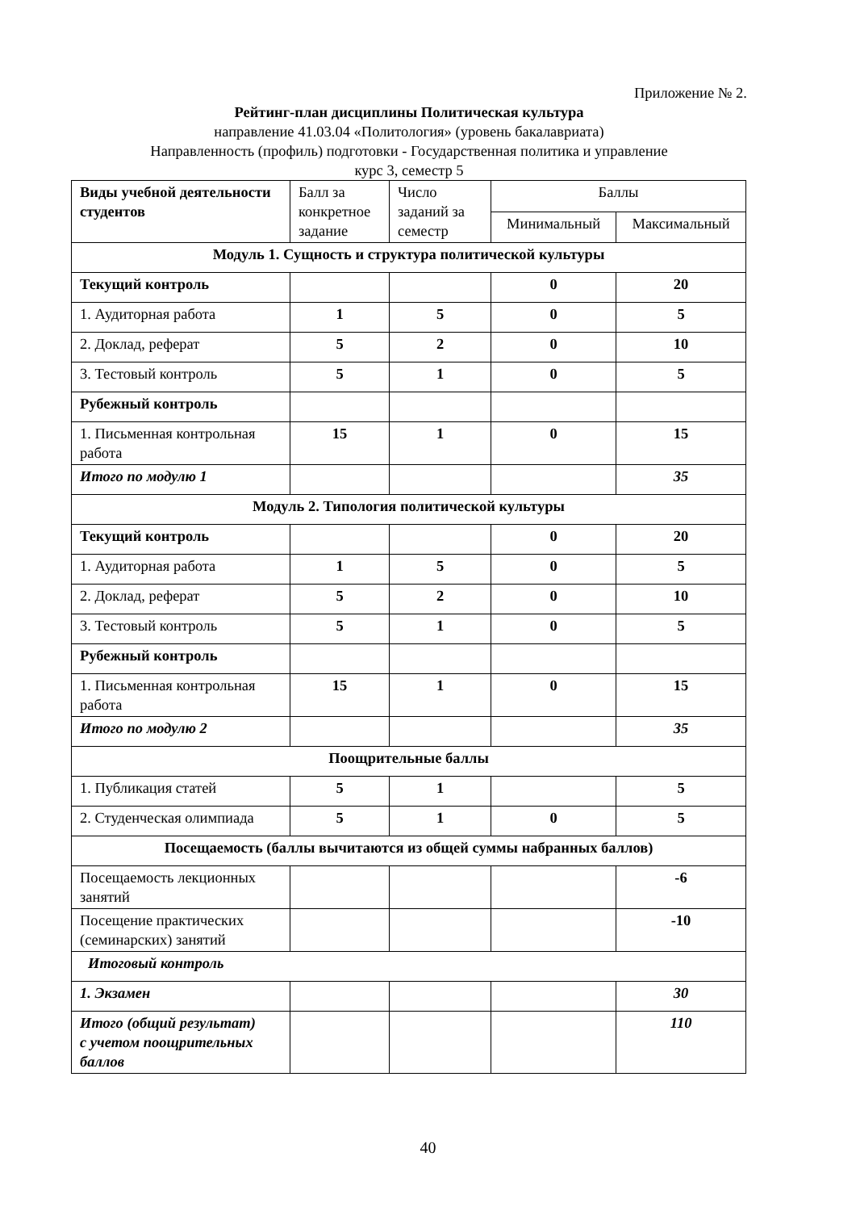Приложение № 2.
Рейтинг-план дисциплины Политическая культура
направление 41.03.04 «Политология» (уровень бакалавриата)
Направленность (профиль) подготовки - Государственная политика и управление
курс 3, семестр 5
| Виды учебной деятельности студентов | Балл за конкретное задание | Число заданий за семестр | Баллы | |
| --- | --- | --- | --- | --- |
| | | | Минимальный | Максимальный |
| Модуль 1. Сущность и структура политической культуры | | | | |
| Текущий контроль | | | 0 | 20 |
| 1. Аудиторная работа | 1 | 5 | 0 | 5 |
| 2. Доклад, реферат | 5 | 2 | 0 | 10 |
| 3. Тестовый контроль | 5 | 1 | 0 | 5 |
| Рубежный контроль | | | | |
| 1. Письменная контрольная работа | 15 | 1 | 0 | 15 |
| Итого по модулю 1 | | | | 35 |
| Модуль 2. Типология политической культуры | | | | |
| Текущий контроль | | | 0 | 20 |
| 1. Аудиторная работа | 1 | 5 | 0 | 5 |
| 2. Доклад, реферат | 5 | 2 | 0 | 10 |
| 3. Тестовый контроль | 5 | 1 | 0 | 5 |
| Рубежный контроль | | | | |
| 1. Письменная контрольная работа | 15 | 1 | 0 | 15 |
| Итого по модулю 2 | | | | 35 |
| Поощрительные баллы | | | | |
| 1. Публикация статей | 5 | 1 | | 5 |
| 2. Студенческая олимпиада | 5 | 1 | 0 | 5 |
| Посещаемость (баллы вычитаются из общей суммы набранных баллов) | | | | |
| Посещаемость лекционных занятий | | | | -6 |
| Посещение практических (семинарских) занятий | | | | -10 |
| Итоговый контроль | | | | |
| 1. Экзамен | | | | 30 |
| Итого (общий результат) с учетом поощрительных баллов | | | | 110 |
40